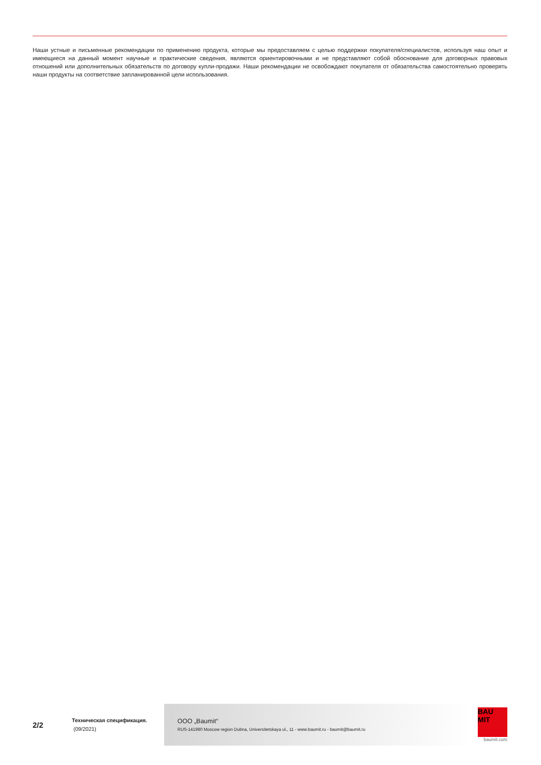Наши устные и письменные рекомендации по применению продукта, которые мы предоставляем с целью поддержки покупателя/специалистов, используя наш опыт и имеющиеся на данный момент научные и практические сведения, являются ориентировочными и не представляют собой обоснование для договорных правовых отношений или дополнительных обязательств по договору купли-продажи. Наши рекомендации не освобождают покупателя от обязательства самостоятельно проверять наши продукты на соответствие запланированной цели использования.
2/2
Техническая спецификация.
(09/2021)
ООО „Baumit“
RUS-141980 Moscow region Dubna, Universitetskaya ul., 11 - www.baumit.ru - baumit@baumit.ru
BAU
MIT
baumit.com